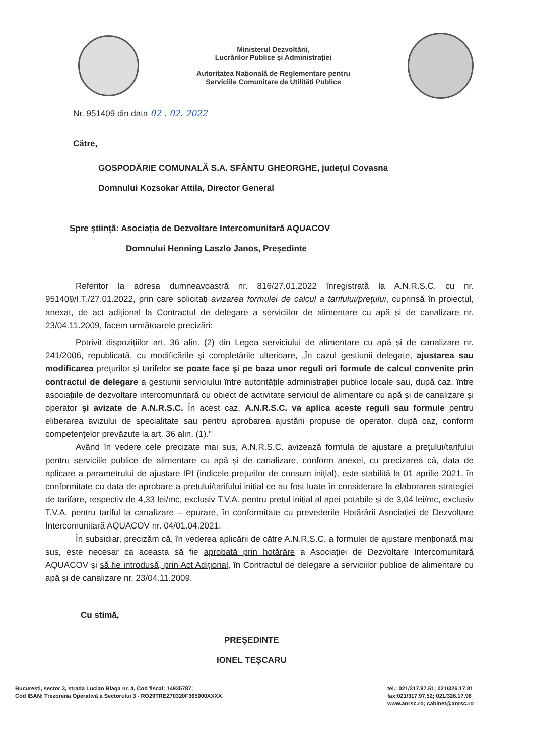Ministerul Dezvoltării,
Lucrărilor Publice și Administrației
Autoritatea Națională de Reglementare pentru
Serviciile Comunitare de Utilități Publice
Nr. 951409 din data 02 . 02. 2022
Către,
GOSPODĂRIE COMUNALĂ S.A. SFÂNTU GHEORGHE, județul Covasna
Domnului Kozsokar Attila, Director General
Spre știință: Asociația de Dezvoltare Intercomunitară AQUACOV
Domnului Henning Laszlo Janos, Președinte
Referitor la adresa dumneavoastră nr. 816/27.01.2022 înregistrată la A.N.R.S.C. cu nr. 951409/I.T./27.01.2022, prin care solicitați avizarea formulei de calcul a tarifului/prețului, cuprinsă în proiectul, anexat, de act adițional la Contractul de delegare a serviciilor de alimentare cu apă și de canalizare nr. 23/04.11.2009, facem următoarele precizări:
Potrivit dispozițiilor art. 36 alin. (2) din Legea serviciului de alimentare cu apă și de canalizare nr. 241/2006, republicată, cu modificările și completările ulterioare, „În cazul gestiunii delegate, ajustarea sau modificarea prețurilor şi tarifelor se poate face şi pe baza unor reguli ori formule de calcul convenite prin contractul de delegare a gestiunii serviciului între autoritățile administrației publice locale sau, după caz, între asociațiile de dezvoltare intercomunitară cu obiect de activitate serviciul de alimentare cu apă și de canalizare şi operator şi avizate de A.N.R.S.C. În acest caz, A.N.R.S.C. va aplica aceste reguli sau formule pentru eliberarea avizului de specialitate sau pentru aprobarea ajustării propuse de operator, după caz, conform competențelor prevăzute la art. 36 alin. (1)."
Având în vedere cele precizate mai sus, A.N.R.S.C. avizează formula de ajustare a prețului/tarifului pentru serviciile publice de alimentare cu apă și de canalizare, conform anexei, cu precizarea că, data de aplicare a parametrului de ajustare IPI (indicele prețurilor de consum inițial), este stabilită la 01 aprilie 2021, în conformitate cu data de aprobare a prețului/tarifului inițial ce au fost luate în considerare la elaborarea strategiei de tarifare, respectiv de 4,33 lei/mc, exclusiv T.V.A. pentru prețul inițial al apei potabile și de 3,04 lei/mc, exclusiv T.V.A. pentru tariful la canalizare – epurare, în conformitate cu prevederile Hotărârii Asociației de Dezvoltare Intercomunitară AQUACOV nr. 04/01.04.2021.
În subsidiar, precizăm că, în vederea aplicării de către A.N.R.S.C. a formulei de ajustare menționată mai sus, este necesar ca aceasta să fie aprobată prin hotărâre a Asociației de Dezvoltare Intercomunitară AQUACOV și să fie introdusă, prin Act Adițional, în Contractul de delegare a serviciilor publice de alimentare cu apă și de canalizare nr. 23/04.11.2009.
Cu stimă,
PREŞEDINTE
IONEL TEȘCARU
București, sector 3, strada Lucian Blaga nr. 4, Cod fiscal: 14935787;
Cod IBAN: Trezoreria Operativă a Sectorului 3 - RO29TREZ70320F365000XXXX
tel.: 021/317.97.51; 021/326.17.81
fax:021/317.97.52; 021/326.17.96
www.anrsc.ro; cabinet@anrsc.ro